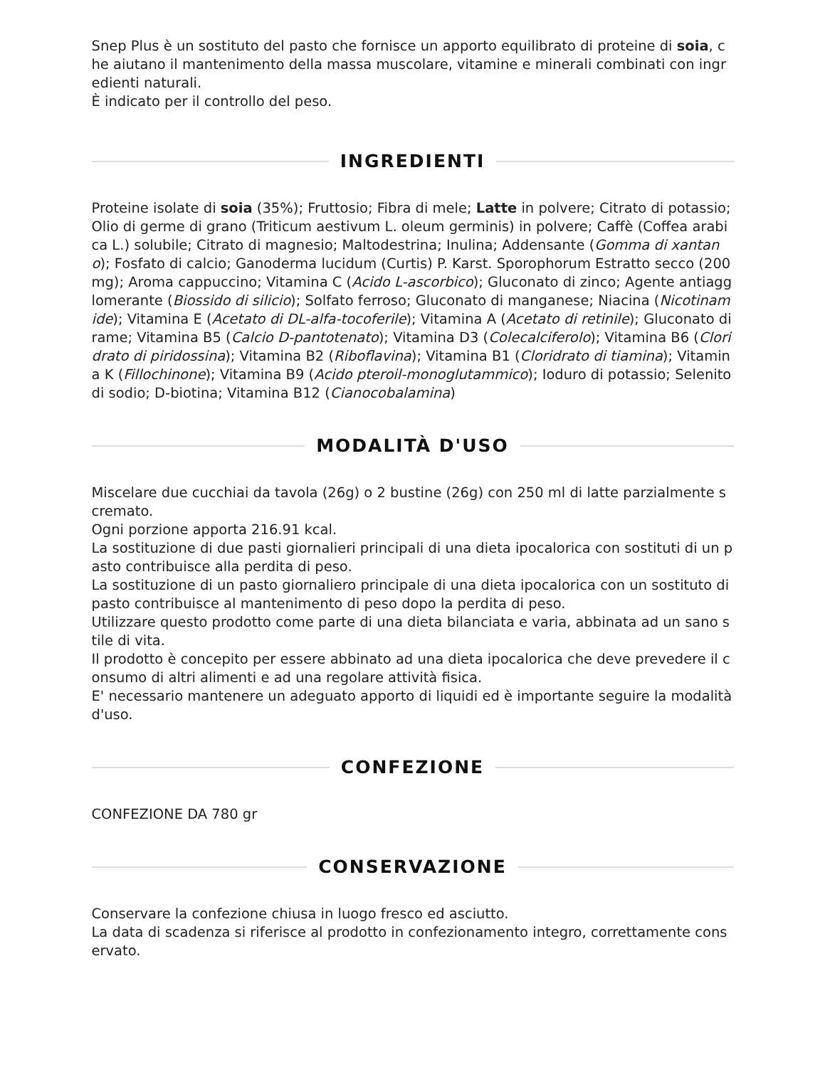Snep Plus è un sostituto del pasto che fornisce un apporto equilibrato di proteine di soia, che aiutano il mantenimento della massa muscolare, vitamine e minerali combinati con ingredienti naturali.
È indicato per il controllo del peso.
INGREDIENTI
Proteine isolate di soia (35%); Fruttosio; Fibra di mele; Latte in polvere; Citrato di potassio; Olio di germe di grano (Triticum aestivum L. oleum germinis) in polvere; Caffè (Coffea arabica L.) solubile; Citrato di magnesio; Maltodestrina; Inulina; Addensante (Gomma di xantano); Fosfato di calcio; Ganoderma lucidum (Curtis) P. Karst. Sporophorum Estratto secco (200 mg); Aroma cappuccino; Vitamina C (Acido L-ascorbico); Gluconato di zinco; Agente antiagglomerante (Biossido di silicio); Solfato ferroso; Gluconato di manganese; Niacina (Nicotinamide); Vitamina E (Acetato di DL-alfa-tocoferile); Vitamina A (Acetato di retinile); Gluconato di rame; Vitamina B5 (Calcio D-pantotenato); Vitamina D3 (Colecalciferolo); Vitamina B6 (Cloridrato di piridossina); Vitamina B2 (Riboflavina); Vitamina B1 (Cloridrato di tiamina); Vitamina K (Fillochinone); Vitamina B9 (Acido pteroil-monoglutammico); Ioduro di potassio; Selenito di sodio; D-biotina; Vitamina B12 (Cianocobalamina)
MODALITÀ D'USO
Miscelare due cucchiai da tavola (26g) o 2 bustine (26g) con 250 ml di latte parzialmente scremato.
Ogni porzione apporta 216.91 kcal.
La sostituzione di due pasti giornalieri principali di una dieta ipocalorica con sostituti di un pasto contribuisce alla perdita di peso.
La sostituzione di un pasto giornaliero principale di una dieta ipocalorica con un sostituto di pasto contribuisce al mantenimento di peso dopo la perdita di peso.
Utilizzare questo prodotto come parte di una dieta bilanciata e varia, abbinata ad un sano stile di vita.
Il prodotto è concepito per essere abbinato ad una dieta ipocalorica che deve prevedere il consumo di altri alimenti e ad una regolare attività fisica.
E' necessario mantenere un adeguato apporto di liquidi ed è importante seguire la modalità d'uso.
CONFEZIONE
CONFEZIONE DA 780 gr
CONSERVAZIONE
Conservare la confezione chiusa in luogo fresco ed asciutto.
La data di scadenza si riferisce al prodotto in confezionamento integro, correttamente conservato.